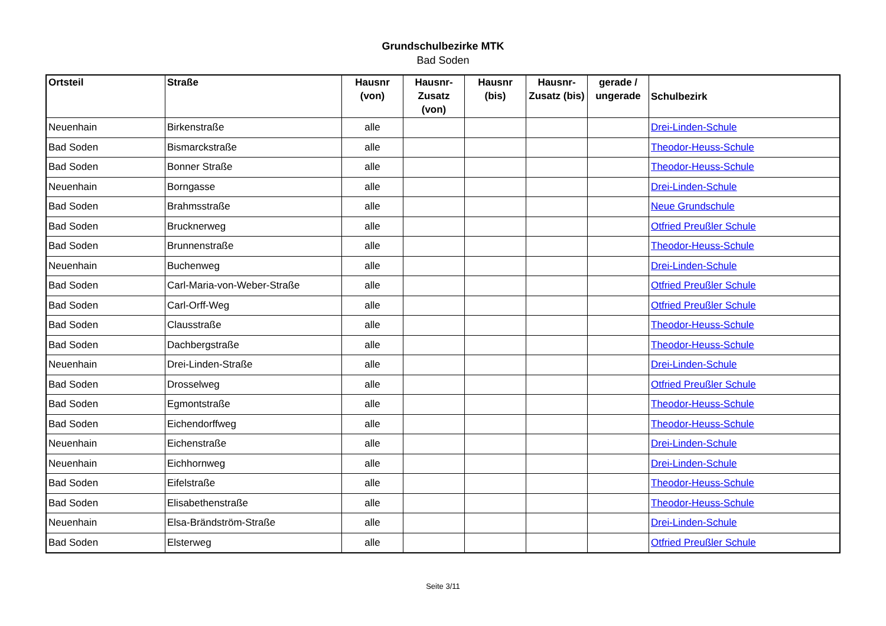Grundschulbezirke MTK
Bad Soden
| Ortsteil | Straße | Hausnr (von) | Hausnr-Zusatz (von) | Hausnr (bis) | Hausnr-Zusatz (bis) | gerade / ungerade | Schulbezirk |
| --- | --- | --- | --- | --- | --- | --- | --- |
| Neuenhain | Birkenstraße | alle | | | | | Drei-Linden-Schule |
| Bad Soden | Bismarckstraße | alle | | | | | Theodor-Heuss-Schule |
| Bad Soden | Bonner Straße | alle | | | | | Theodor-Heuss-Schule |
| Neuenhain | Borngasse | alle | | | | | Drei-Linden-Schule |
| Bad Soden | Brahmsstraße | alle | | | | | Neue Grundschule |
| Bad Soden | Brucknerweg | alle | | | | | Otfried Preußler Schule |
| Bad Soden | Brunnenstraße | alle | | | | | Theodor-Heuss-Schule |
| Neuenhain | Buchenweg | alle | | | | | Drei-Linden-Schule |
| Bad Soden | Carl-Maria-von-Weber-Straße | alle | | | | | Otfried Preußler Schule |
| Bad Soden | Carl-Orff-Weg | alle | | | | | Otfried Preußler Schule |
| Bad Soden | Clausstraße | alle | | | | | Theodor-Heuss-Schule |
| Bad Soden | Dachbergstraße | alle | | | | | Theodor-Heuss-Schule |
| Neuenhain | Drei-Linden-Straße | alle | | | | | Drei-Linden-Schule |
| Bad Soden | Drosselweg | alle | | | | | Otfried Preußler Schule |
| Bad Soden | Egmontstraße | alle | | | | | Theodor-Heuss-Schule |
| Bad Soden | Eichendorffweg | alle | | | | | Theodor-Heuss-Schule |
| Neuenhain | Eichenstraße | alle | | | | | Drei-Linden-Schule |
| Neuenhain | Eichhornweg | alle | | | | | Drei-Linden-Schule |
| Bad Soden | Eifelstraße | alle | | | | | Theodor-Heuss-Schule |
| Bad Soden | Elisabethenstraße | alle | | | | | Theodor-Heuss-Schule |
| Neuenhain | Elsa-Brändström-Straße | alle | | | | | Drei-Linden-Schule |
| Bad Soden | Elsterweg | alle | | | | | Otfried Preußler Schule |
Seite 3/11